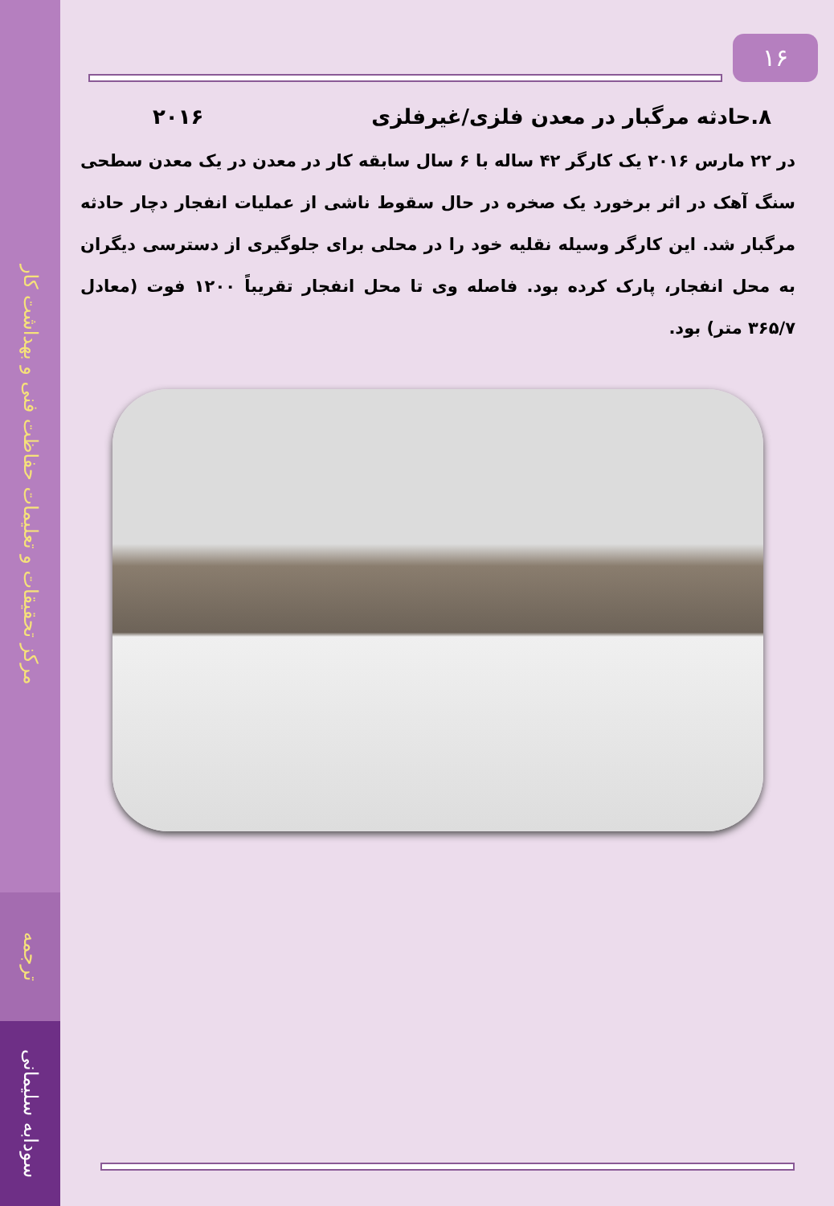مرکز تحقیقات و تعلیمات حفاظت فنی و بهداشت کار
ترجمه
سودابه سلیمانی
۱۶
۸.حادثه مرگبار در معدن فلزی/غیرفلزی ۲۰۱۶
در ۲۲ مارس ۲۰۱۶ یک کارگر ۴۲ ساله با ۶ سال سابقه کار در معدن در یک معدن سطحی سنگ آهک در اثر برخورد یک صخره در حال سقوط ناشی از عملیات انفجار دچار حادثه مرگبار شد. این کارگر وسیله نقلیه خود را در محلی برای جلوگیری از دسترسی دیگران به محل انفجار، پارک کرده بود. فاصله وی تا محل انفجار تقریباً ۱۲۰۰ فوت (معادل ۳۶۵/۷ متر) بود.